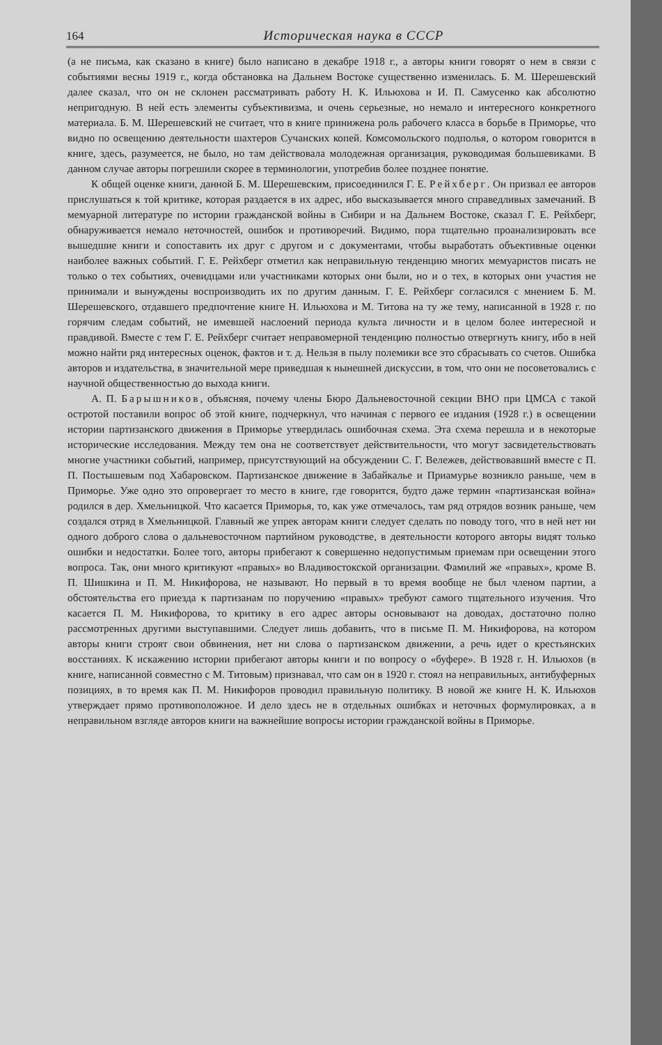164
Историческая наука в СССР
(а не письма, как сказано в книге) было написано в декабре 1918 г., а авторы книги говорят о нем в связи с событиями весны 1919 г., когда обстановка на Дальнем Востоке существенно изменилась. Б. М. Шерешевский далее сказал, что он не склонен рассматривать работу Н. К. Ильюхова и И. П. Самусенко как абсолютно непригодную. В ней есть элементы субъективизма, и очень серьезные, но немало и интересного конкретного материала. Б. М. Шерешевский не считает, что в книге принижена роль рабочего класса в борьбе в Приморье, что видно по освещению деятельности шахтеров Сучанских копей. Комсомольского подполья, о котором говорится в книге, здесь, разумеется, не было, но там действовала молодежная организация, руководимая большевиками. В данном случае авторы погрешили скорее в терминологии, употребив более позднее понятие.
К общей оценке книги, данной Б. М. Шерешевским, присоединился Г. Е. Рейхберг. Он призвал ее авторов прислушаться к той критике, которая раздается в их адрес, ибо высказывается много справедливых замечаний. В мемуарной литературе по истории гражданской войны в Сибири и на Дальнем Востоке, сказал Г. Е. Рейхберг, обнаруживается немало неточностей, ошибок и противоречий. Видимо, пора тщательно проанализировать все вышедшие книги и сопоставить их друг с другом и с документами, чтобы выработать объективные оценки наиболее важных событий. Г. Е. Рейхберг отметил как неправильную тенденцию многих мемуаристов писать не только о тех событиях, очевидцами или участниками которых они были, но и о тех, в которых они участия не принимали и вынуждены воспроизводить их по другим данным. Г. Е. Рейхберг согласился с мнением Б. М. Шерешевского, отдавшего предпочтение книге Н. Ильюхова и М. Титова на ту же тему, написанной в 1928 г. по горячим следам событий, не имевшей наслоений периода культа личности и в целом более интересной и правдивой. Вместе с тем Г. Е. Рейхберг считает неправомерной тенденцию полностью отвергнуть книгу, ибо в ней можно найти ряд интересных оценок, фактов и т. д. Нельзя в пылу полемики все это сбрасывать со счетов. Ошибка авторов и издательства, в значительной мере приведшая к нынешней дискуссии, в том, что они не посоветовались с научной общественностью до выхода книги.
А. П. Барышников, объясняя, почему члены Бюро Дальневосточной секции ВНО при ЦМСА с такой остротой поставили вопрос об этой книге, подчеркнул, что начиная с первого ее издания (1928 г.) в освещении истории партизанского движения в Приморье утвердилась ошибочная схема. Эта схема перешла и в некоторые исторические исследования. Между тем она не соответствует действительности, что могут засвидетельствовать многие участники событий, например, присутствующий на обсуждении С. Г. Вележев, действовавший вместе с П. П. Постышевым под Хабаровском. Партизанское движение в Забайкалье и Приамурье возникло раньше, чем в Приморье. Уже одно это опровергает то место в книге, где говорится, будто даже термин «партизанская война» родился в дер. Хмельницкой. Что касается Приморья, то, как уже отмечалось, там ряд отрядов возник раньше, чем создался отряд в Хмельницкой. Главный же упрек авторам книги следует сделать по поводу того, что в ней нет ни одного доброго слова о дальневосточном партийном руководстве, в деятельности которого авторы видят только ошибки и недостатки. Более того, авторы прибегают к совершенно недопустимым приемам при освещении этого вопроса. Так, они много критикуют «правых» во Владивостокской организации. Фамилий же «правых», кроме В. П. Шишкина и П. М. Никифорова, не называют. Но первый в то время вообще не был членом партии, а обстоятельства его приезда к партизанам по поручению «правых» требуют самого тщательного изучения. Что касается П. М. Никифорова, то критику в его адрес авторы основывают на доводах, достаточно полно рассмотренных другими выступавшими. Следует лишь добавить, что в письме П. М. Никифорова, на котором авторы книги строят свои обвинения, нет ни слова о партизанском движении, а речь идет о крестьянских восстаниях. К искажению истории прибегают авторы книги и по вопросу о «буфере». В 1928 г. Н. Ильюхов (в книге, написанной совместно с М. Титовым) признавал, что сам он в 1920 г. стоял на неправильных, антибуферных позициях, в то время как П. М. Никифоров проводил правильную политику. В новой же книге Н. К. Ильюхов утверждает прямо противоположное. И дело здесь не в отдельных ошибках и неточных формулировках, а в неправильном взгляде авторов книги на важнейшие вопросы истории гражданской войны в Приморье.